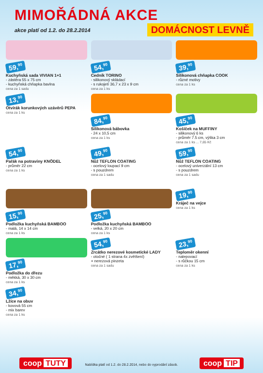MIMOŘÁDNÁ AKCE
akce platí od 1.2. do 28.2.2014 DOMÁCNOST LEVNĚ
59,<sup>90</sup>
Kuchyňská sada VIVIAN 1+1
- zástěra 55 x 75 cm
- kuchyňská chňapka bavlna
cena za 1 sadu
54,<sup>90</sup>
Cedník TORINO
- silikonový skládací
- s rukojetí 36,7 x 23 x 9 cm
cena za 1 ks
39,<sup>90</sup>
Silikonová chňapka COOK
- různé motivy
cena za 1 ks
13,<sup>90</sup>
Otvírák korunkových uzávěrů PEPA
cena za 1 ks
84,<sup>90</sup>
Silikonová bábovka
- 24 x 10,5 cm
cena za 1 ks
45,<sup>90</sup>
Košíček na MUFFINY
- silikonový 6 ks
- průměr 7.5 cm, výška 3 cm
cena za 1 ks ... 7,65 Kč
54,<sup>90</sup>
Pařák na potraviny KNÖDEL
- průměr 22 cm
cena za 1 ks
49,<sup>90</sup>
Nůž TEFLON COATING
- ocelový loupací 9 cm
- s pouzdrem
cena za 1 sadu
59,<sup>90</sup>
Nůž TEFLON COATING
- ocelový univerzální 13 cm
- s pouzdrem
cena za 1 sadu
15,<sup>90</sup>
Podložka kuchyňská BAMBOO
- malá, 14 x 14 cm
cena za 1 ks
25,<sup>90</sup>
Podložka kuchyňská BAMBOO
- velká, 20 x 20 cm
cena za 1 ks
19,<sup>90</sup>
Kráječ na vejce
cena za 1 ks
17,<sup>90</sup>
Podložka do dřezu
- měkká, 30 x 30 cm
cena za 1 ks
54,<sup>90</sup>
Zrcátko nerezové kosmetické LADY
- otočné ( 1 strana 4x zvětšení)
+ nerezová pinzeta
cena za 1 sadu
23,<sup>90</sup>
Teploměr okenní
- nalepovací
- s růčkou 15 cm
cena za 1 ks
34,<sup>90</sup>
Lžíce na obuv
- kovová 55 cm
- mix barev
cena za 1 ks
coop TUTY coop TIP
Nabídka platí od 1.2. do 28.2.2014, nebo do vyprodání zásob.